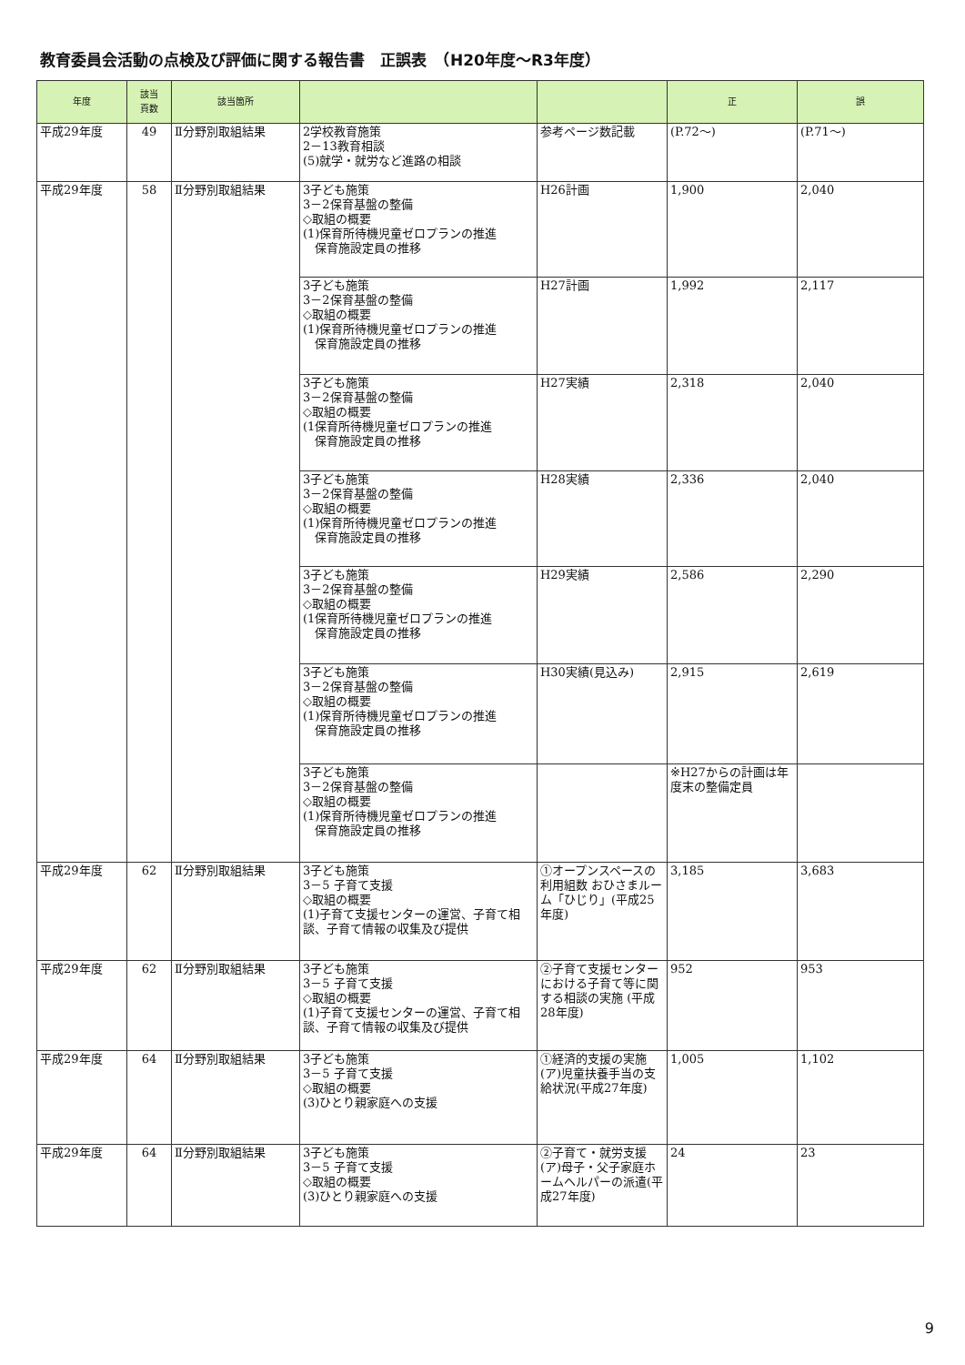教育委員会活動の点検及び評価に関する報告書　正誤表　（H20年度～R3年度）
| 年度 | 該当 頁数 | 該当箇所 | | | 正 | 誤 |
| --- | --- | --- | --- | --- | --- | --- |
| 平成29年度 | 49 | Ⅱ分野別取組結果 | 2学校教育施策 2－13教育相談 (5)就学・就労など進路の相談 | 参考ページ数記載 | (P.72～) | (P.71～) |
| 平成29年度 | 58 | Ⅱ分野別取組結果 | 3子ども施策 3－2保育基盤の整備 ◇取組の概要 (1)保育所待機児童ゼロプランの推進 保育施設定員の推移 | H26計画 | 1,900 | 2,040 |
| | | | 3子ども施策 3－2保育基盤の整備 ◇取組の概要 (1)保育所待機児童ゼロプランの推進 保育施設定員の推移 | H27計画 | 1,992 | 2,117 |
| | | | 3子ども施策 3－2保育基盤の整備 ◇取組の概要 (1保育所待機児童ゼロプランの推進 保育施設定員の推移 | H27実績 | 2,318 | 2,040 |
| | | | 3子ども施策 3－2保育基盤の整備 ◇取組の概要 (1)保育所待機児童ゼロプランの推進 保育施設定員の推移 | H28実績 | 2,336 | 2,040 |
| | | | 3子ども施策 3－2保育基盤の整備 ◇取組の概要 (1保育所待機児童ゼロプランの推進 保育施設定員の推移 | H29実績 | 2,586 | 2,290 |
| | | | 3子ども施策 3－2保育基盤の整備 ◇取組の概要 (1)保育所待機児童ゼロプランの推進 保育施設定員の推移 | H30実績(見込み) | 2,915 | 2,619 |
| | | | 3子ども施策 3－2保育基盤の整備 ◇取組の概要 (1)保育所待機児童ゼロプランの推進 保育施設定員の推移 | | ※H27からの計画は年度末の整備定員 | |
| 平成29年度 | 62 | Ⅱ分野別取組結果 | 3子ども施策 3－5 子育て支援 ◇取組の概要 (1)子育て支援センターの運営、子育て相談、子育て情報の収集及び提供 | ①オープンスペースの利用組数 おひさまルーム「ひじり」(平成25年度) | 3,185 | 3,683 |
| 平成29年度 | 62 | Ⅱ分野別取組結果 | 3子ども施策 3－5 子育て支援 ◇取組の概要 (1)子育て支援センターの運営、子育て相談、子育て情報の収集及び提供 | ②子育て支援センターにおける子育て等に関する相談の実施 (平成28年度) | 952 | 953 |
| 平成29年度 | 64 | Ⅱ分野別取組結果 | 3子ども施策 3－5 子育て支援 ◇取組の概要 (3)ひとり親家庭への支援 | ①経済的支援の実施 (ア)児童扶養手当の支給状況(平成27年度) | 1,005 | 1,102 |
| 平成29年度 | 64 | Ⅱ分野別取組結果 | 3子ども施策 3－5 子育て支援 ◇取組の概要 (3)ひとり親家庭への支援 | ②子育て・就労支援 (ア)母子・父子家庭ホームヘルパーの派遣(平成27年度) | 24 | 23 |
9